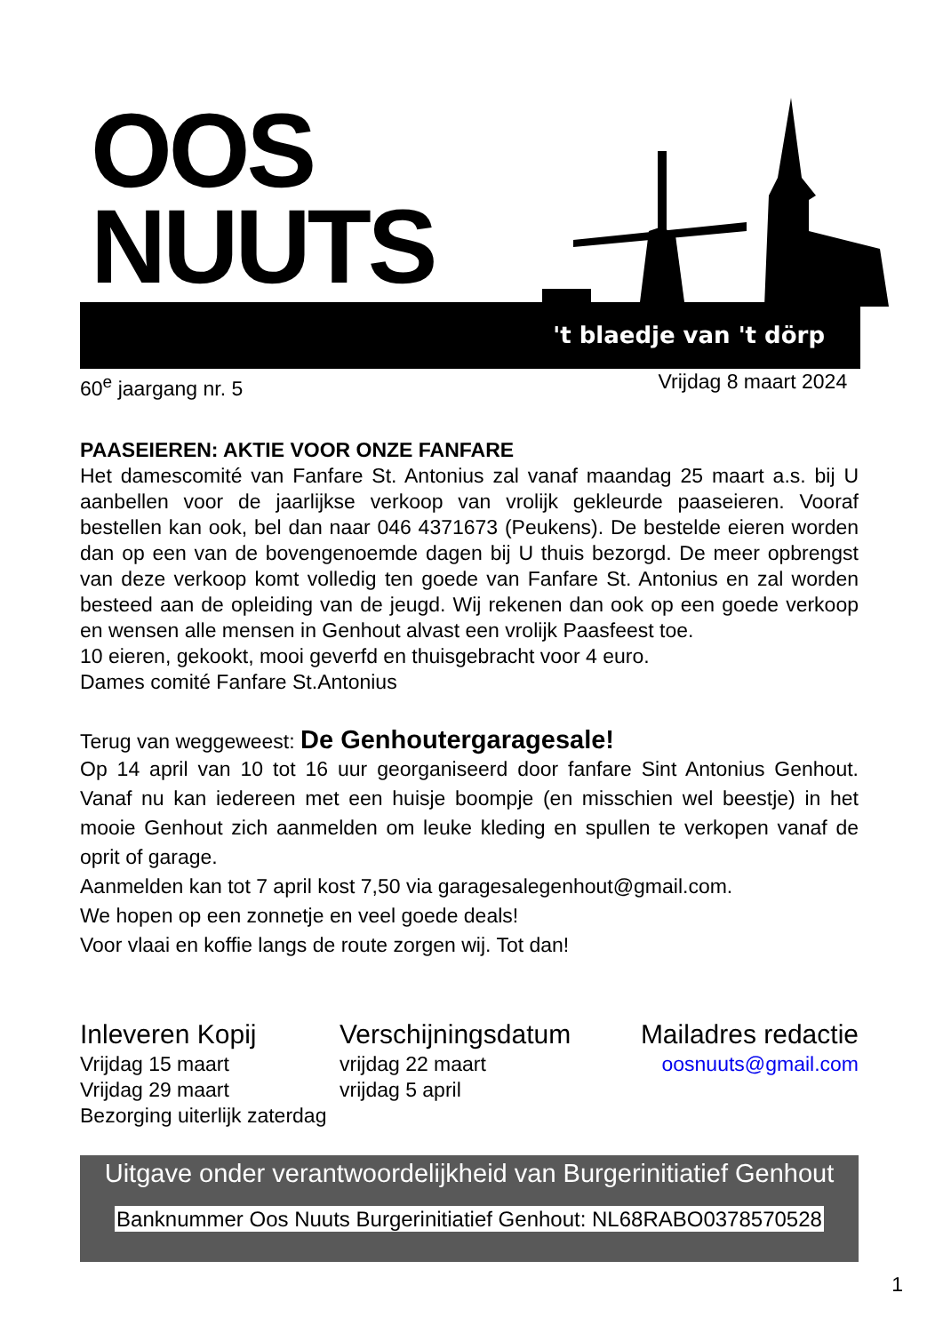OOS
NUUTS
't blaedje van 't dörp
60<sup>e</sup> jaargang nr. 5 Vrijdag 8 maart 2024
PAASEIEREN: AKTIE VOOR ONZE FANFARE
Het damescomité van Fanfare St. Antonius zal vanaf maandag 25 maart a.s. bij U aanbellen voor de jaarlijkse verkoop van vrolijk gekleurde paaseieren. Vooraf bestellen kan ook, bel dan naar 046 4371673 (Peukens). De bestelde eieren worden dan op een van de bovengenoemde dagen bij U thuis bezorgd. De meer opbrengst van deze verkoop komt volledig ten goede van Fanfare St. Antonius en zal worden besteed aan de opleiding van de jeugd. Wij rekenen dan ook op een goede verkoop en wensen alle mensen in Genhout alvast een vrolijk Paasfeest toe.
10 eieren, gekookt, mooi geverfd en thuisgebracht voor 4 euro.
Dames comité Fanfare St.Antonius
Terug van weggeweest: De Genhoutergaragesale!
Op 14 april van 10 tot 16 uur georganiseerd door fanfare Sint Antonius Genhout. Vanaf nu kan iedereen met een huisje boompje (en misschien wel beestje) in het mooie Genhout zich aanmelden om leuke kleding en spullen te verkopen vanaf de oprit of garage.
Aanmelden kan tot 7 april kost 7,50 via garagesalegenhout@gmail.com.
We hopen op een zonnetje en veel goede deals!
Voor vlaai en koffie langs de route zorgen wij. Tot dan!
Inleveren Kopij
Vrijdag 15 maart
Vrijdag 29 maart
Bezorging uiterlijk zaterdag
Verschijningsdatum
vrijdag 22 maart
vrijdag 5 april
Mailadres redactie
oosnuuts@gmail.com
Uitgave onder verantwoordelijkheid van Burgerinitiatief Genhout
Banknummer Oos Nuuts Burgerinitiatief Genhout: NL68RABO0378570528
1